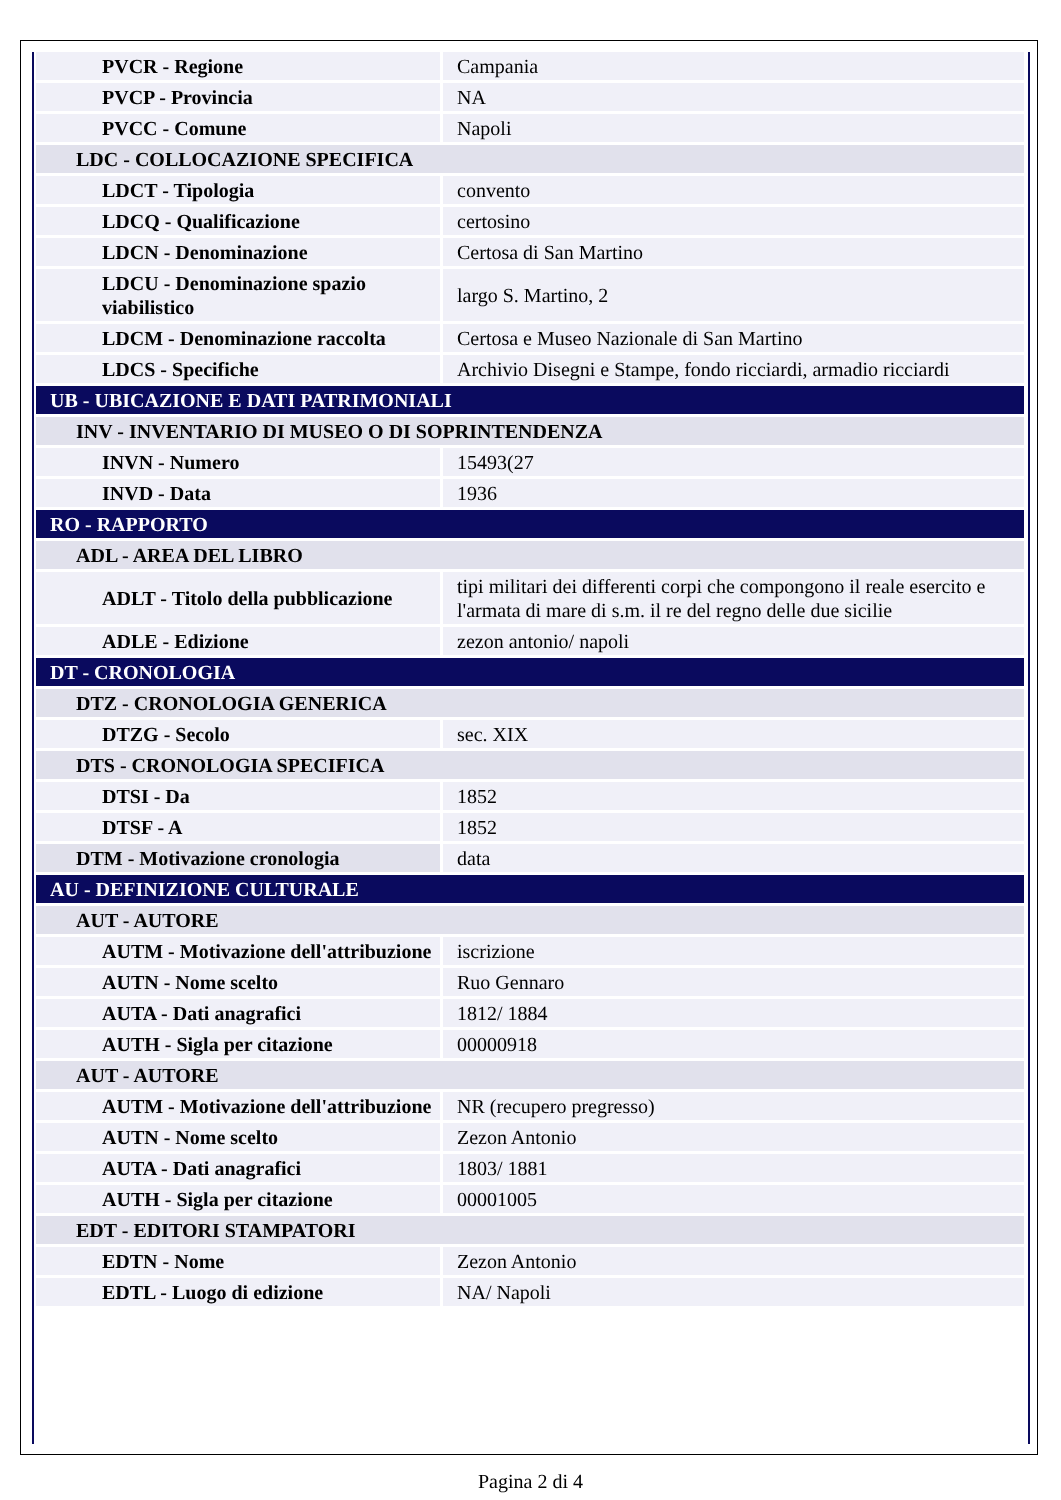| PVCR - Regione | Campania |
| PVCP - Provincia | NA |
| PVCC - Comune | Napoli |
| LDC - COLLOCAZIONE SPECIFICA | |
| LDCT - Tipologia | convento |
| LDCQ - Qualificazione | certosino |
| LDCN - Denominazione | Certosa di San Martino |
| LDCU - Denominazione spazio viabilistico | largo S. Martino, 2 |
| LDCM - Denominazione raccolta | Certosa e Museo Nazionale di San Martino |
| LDCS - Specifiche | Archivio Disegni e Stampe, fondo ricciardi, armadio ricciardi |
| UB - UBICAZIONE E DATI PATRIMONIALI | |
| INV - INVENTARIO DI MUSEO O DI SOPRINTENDENZA | |
| INVN - Numero | 15493(27 |
| INVD - Data | 1936 |
| RO - RAPPORTO | |
| ADL - AREA DEL LIBRO | |
| ADLT - Titolo della pubblicazione | tipi militari dei differenti corpi che compongono il reale esercito e l'armata di mare di s.m. il re del regno delle due sicilie |
| ADLE - Edizione | zezon antonio/ napoli |
| DT - CRONOLOGIA | |
| DTZ - CRONOLOGIA GENERICA | |
| DTZG - Secolo | sec. XIX |
| DTS - CRONOLOGIA SPECIFICA | |
| DTSI - Da | 1852 |
| DTSF - A | 1852 |
| DTM - Motivazione cronologia | data |
| AU - DEFINIZIONE CULTURALE | |
| AUT - AUTORE | |
| AUTM - Motivazione dell'attribuzione | iscrizione |
| AUTN - Nome scelto | Ruo Gennaro |
| AUTA - Dati anagrafici | 1812/ 1884 |
| AUTH - Sigla per citazione | 00000918 |
| AUT - AUTORE | |
| AUTM - Motivazione dell'attribuzione | NR (recupero pregresso) |
| AUTN - Nome scelto | Zezon Antonio |
| AUTA - Dati anagrafici | 1803/ 1881 |
| AUTH - Sigla per citazione | 00001005 |
| EDT - EDITORI STAMPATORI | |
| EDTN - Nome | Zezon Antonio |
| EDTL - Luogo di edizione | NA/ Napoli |
Pagina 2 di 4